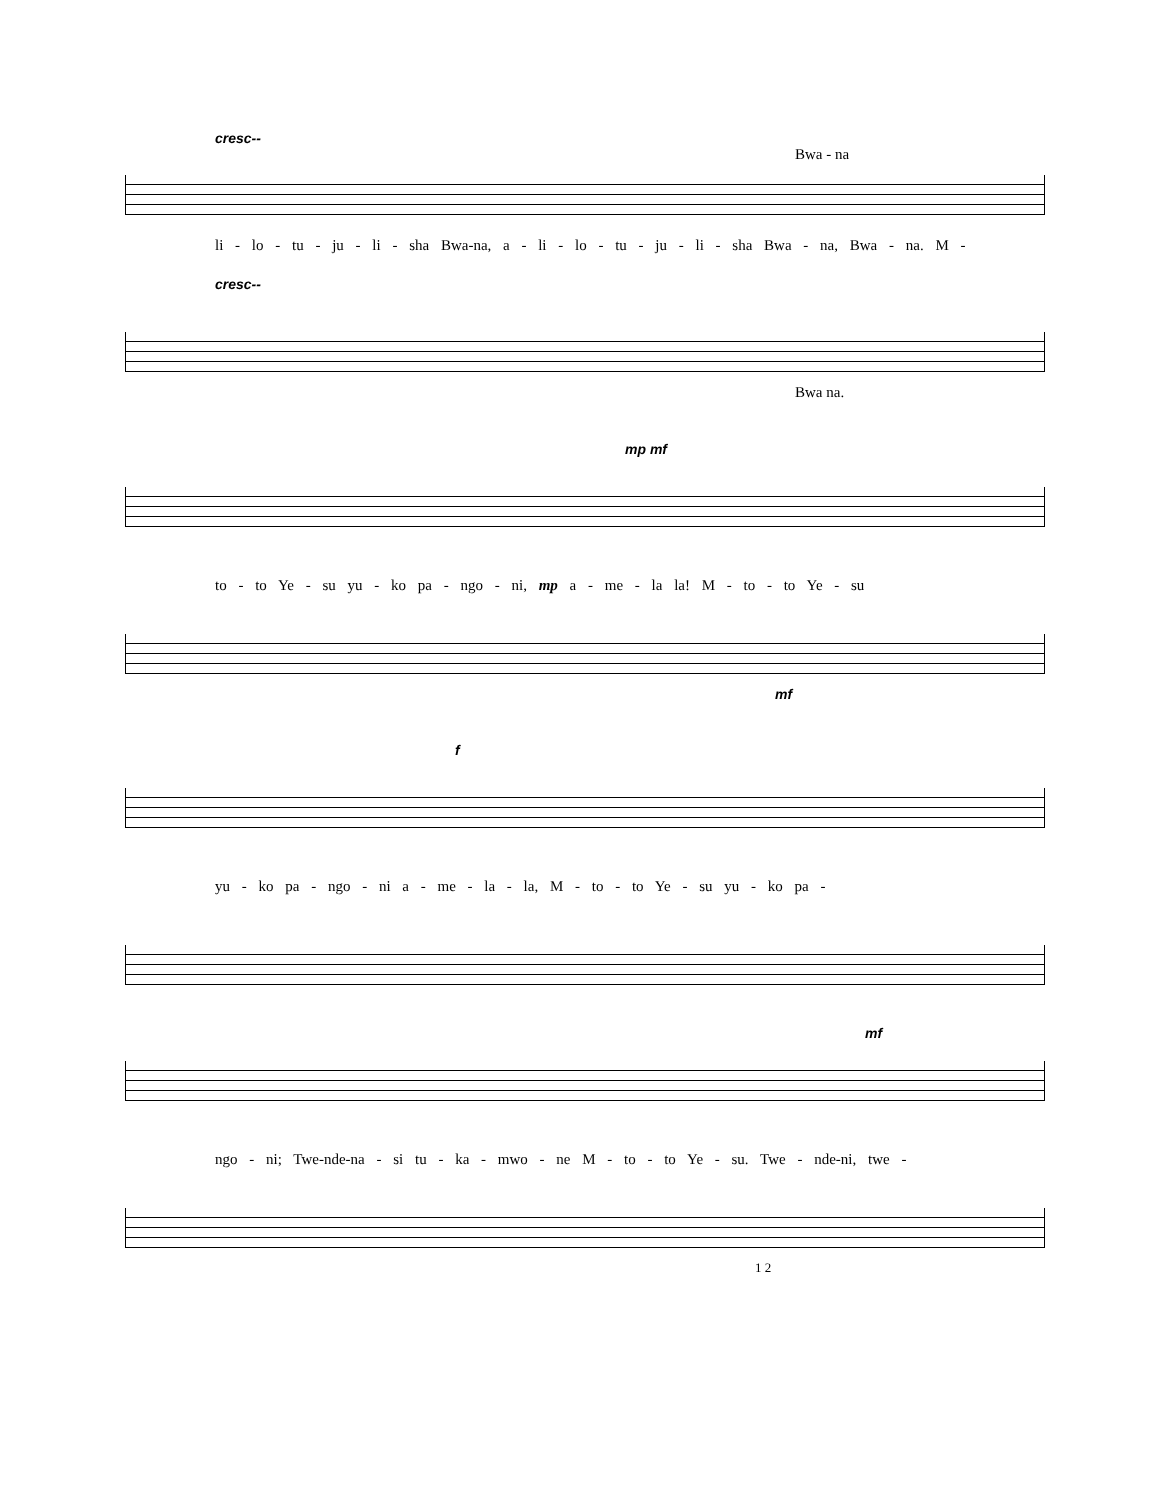cresc--
Bwa - na
li - lo - tu - ju - li - sha Bwa-na, a - li - lo - tu - ju - li - sha Bwa - na, Bwa - na. M -
cresc--
Bwa na.
mp mf
to - to Ye - su yu - ko pa - ngo - ni, mp a - me - la la! M - to - to Ye - su
mf
f
yu - ko pa - ngo - ni a - me - la - la, M - to - to Ye - su yu - ko pa -
mf
ngo - ni; Twe-nde-na - si tu - ka - mwo - ne M - to - to Ye - su. Twe - nde-ni, twe -
1 2